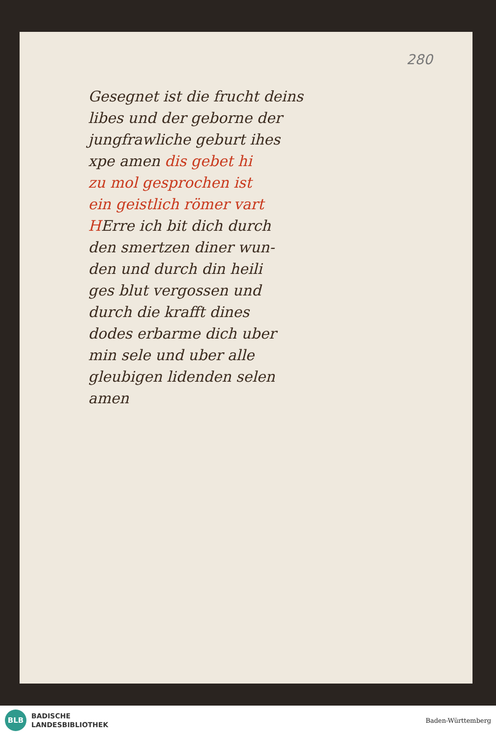280
Gesegnet ist die frucht deins
libes und der geborne der
jungfrawliche geburt ihes
xpe amen dis gebet hi
zu mol gesprochen ist
ein geistlich römer vart
HErre ich bit dich durch
den smertzen diner wun-
den und durch din heili
ges blut vergossen und
durch die krafft dines
dodes erbarme dich uber
min sele und uber alle
gleubigen lidenden selen
amen
BLB
BADISCHE
LANDESBIBLIOTHEK
Baden-Württemberg